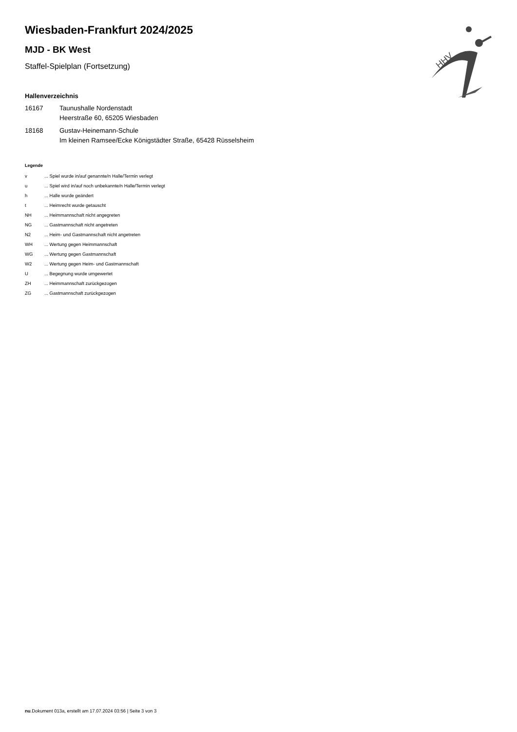HHV
Wiesbaden-Frankfurt 2024/2025
MJD - BK West
Staffel-Spielplan (Fortsetzung)
Hallenverzeichnis
| 16167 | Taunushalle Nordenstadt Heerstraße 60, 65205 Wiesbaden |
| 18168 | Gustav-Heinemann-Schule Im kleinen Ramsee/Ecke Königstädter Straße, 65428 Rüsselsheim |
Legende
| v | ... Spiel wurde in/auf genannte/n Halle/Termin verlegt |
| u | ... Spiel wird in/auf noch unbekannte/n Halle/Termin verlegt |
| h | ... Halle wurde geändert |
| t | ... Heimrecht wurde getauscht |
| NH | ... Heimmannschaft nicht angegreten |
| NG | ... Gastmannschaft nicht angetreten |
| N2 | ... Heim- und Gastmannschaft nicht angetreten |
| WH | ... Wertung gegen Heimmannschaft |
| WG | ... Wertung gegen Gastmannschaft |
| W2 | ... Wertung gegen Heim- und Gastmannschaft |
| U | ... Begegnung wurde umgewertet |
| ZH | ... Heimmannschaft zurückgezogen |
| ZG | ... Gastmannschaft zurückgezogen |
nu.Dokument 013a, erstellt am 17.07.2024 03:56 | Seite 3 von 3